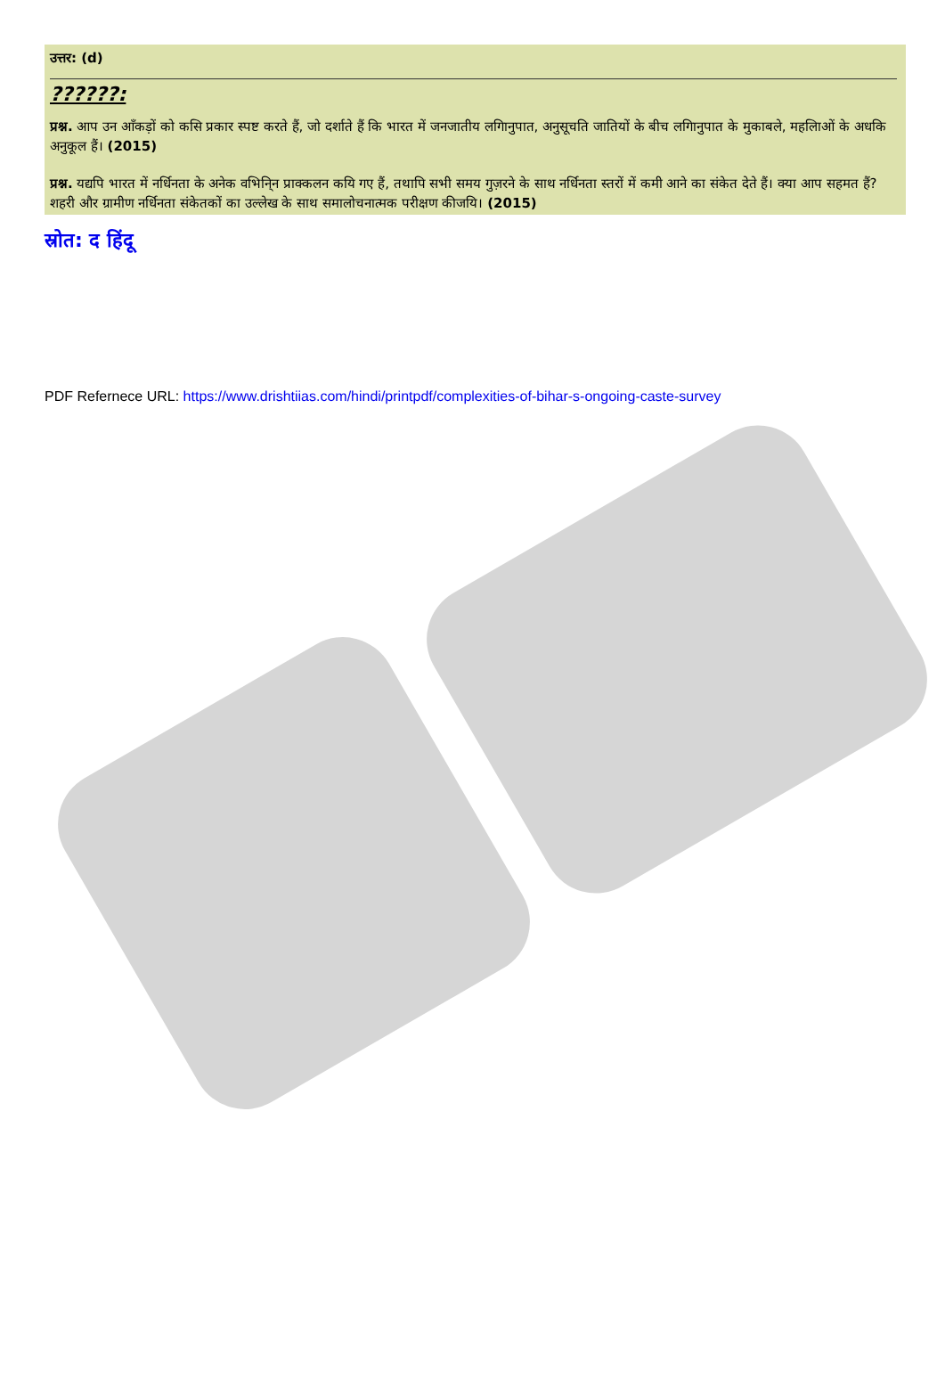उत्तर: (d)
??????:
प्रश्न. आप उन आँकड़ों को कसि प्रकार स्पष्ट करते हैं, जो दर्शाते हैं कि भारत में जनजातीय लगिानुपात, अनुसूचति जातियों के बीच लगिानुपात के मुकाबले, महलिाओं के अधकि अनुकूल हैं। (2015)
प्रश्न. यद्यपि भारत में नर्धिनता के अनेक वभिनि्न प्राक्कलन कयि गए हैं, तथापि सभी समय गुज़रने के साथ नर्धिनता स्तरों में कमी आने का संकेत देते हैं। क्या आप सहमत हैं? शहरी और ग्रामीण नर्धिनता संकेतकों का उल्लेख के साथ समालोचनात्मक परीक्षण कीजयि। (2015)
स्रोत: द हिंदू
PDF Refernece URL: https://www.drishtiias.com/hindi/printpdf/complexities-of-bihar-s-ongoing-caste-survey